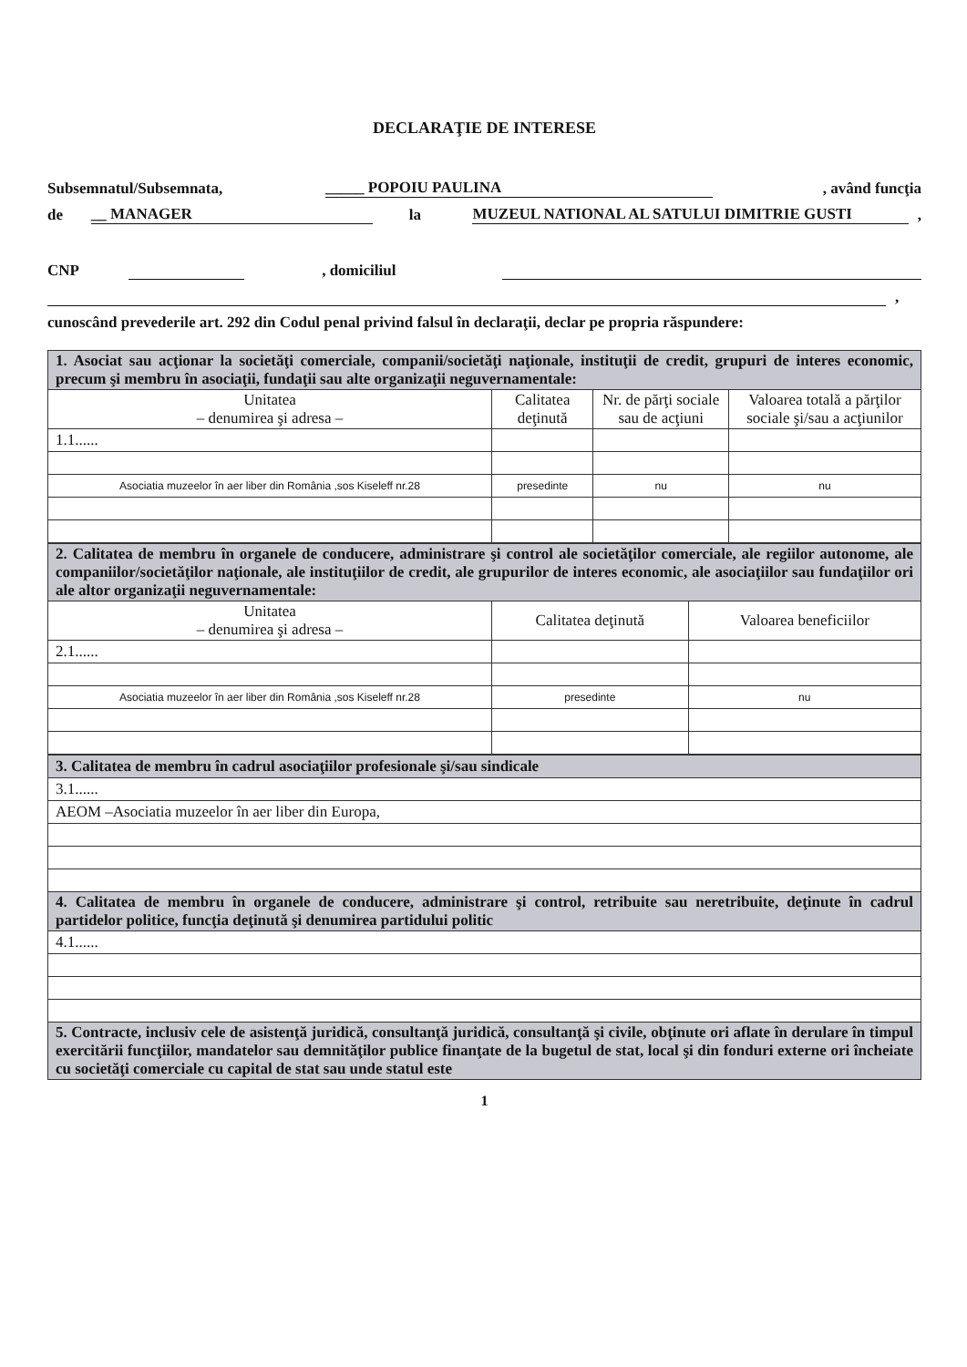DECLARAŢIE DE INTERESE
Subsemnatul/Subsemnata, _____ POPOIU PAULINA, având funcţia
de __ MANAGER la MUZEUL NATIONAL AL SATULUI DIMITRIE GUSTI,
CNP , domiciliul
,
cunoscând prevederile art. 292 din Codul penal privind falsul în declaraţii, declar pe propria răspundere:
| 1. Asociat sau acţionar la societăţi comerciale, companii/societăţi naţionale, instituţii de credit, grupuri de interes economic, precum şi membru în asociaţii, fundaţii sau alte organizaţii neguvernamentale: | | | |
| Unitatea – denumirea şi adresa – | Calitatea deţinută | Nr. de părţi sociale sau de acţiuni | Valoarea totală a părţilor sociale şi/sau a acţiunilor |
| 1.1...... | | | |
| Asociatia muzeelor în aer liber din România ,sos Kiseleff nr.28 | presedinte | nu | nu |
| 2. Calitatea de membru în organele de conducere, administrare şi control ale societăţilor comerciale, ale regiilor autonome, ale companiilor/societăţilor naţionale, ale instituţiilor de credit, ale grupurilor de interes economic, ale asociaţiilor sau fundaţiilor ori ale altor organizaţii neguvernamentale: | | |
| Unitatea – denumirea şi adresa – | Calitatea deţinută | Valoarea beneficiilor |
| 2.1...... | | |
| Asociatia muzeelor în aer liber din România ,sos Kiseleff nr.28 | presedinte | nu |
| 3. Calitatea de membru în cadrul asociaţiilor profesionale şi/sau sindicale |
| 3.1...... |
| AEOM –Asociatia muzeelor în aer liber din Europa, |
| 4. Calitatea de membru în organele de conducere, administrare şi control, retribuite sau neretribuite, deţinute în cadrul partidelor politice, funcţia deţinută şi denumirea partidului politic |
| 4.1...... |
| 5. Contracte, inclusiv cele de asistenţă juridică, consultanţă juridică, consultanţă şi civile, obţinute ori aflate în derulare în timpul exercitării funcţiilor, mandatelor sau demnităţilor publice finanţate de la bugetul de stat, local şi din fonduri externe ori încheiate cu societăţi comerciale cu capital de stat sau unde statul este |
1